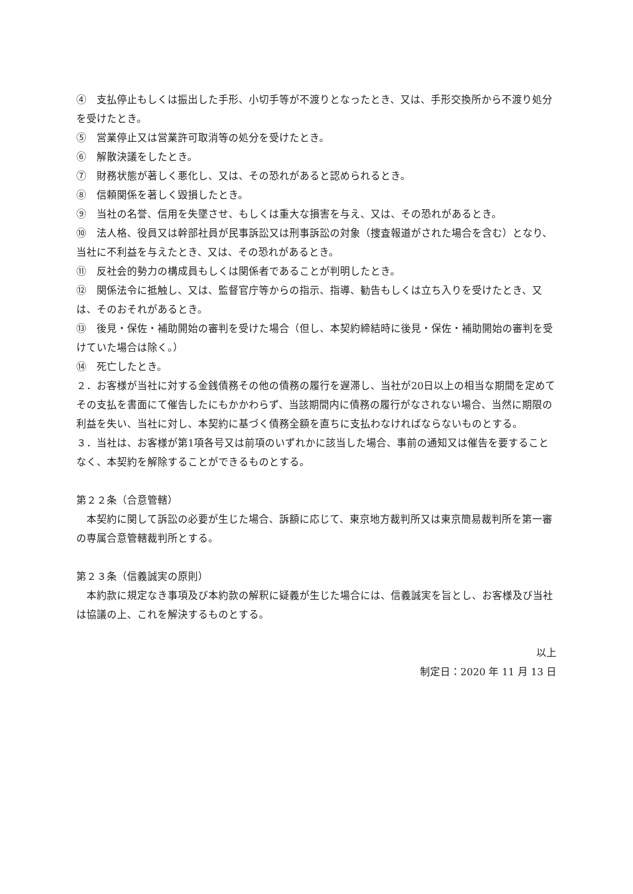④　支払停止もしくは振出した手形、小切手等が不渡りとなったとき、又は、手形交換所から不渡り処分を受けたとき。
⑤　営業停止又は営業許可取消等の処分を受けたとき。
⑥　解散決議をしたとき。
⑦　財務状態が著しく悪化し、又は、その恐れがあると認められるとき。
⑧　信頼関係を著しく毀損したとき。
⑨　当社の名誉、信用を失墜させ、もしくは重大な損害を与え、又は、その恐れがあるとき。
⑩　法人格、役員又は幹部社員が民事訴訟又は刑事訴訟の対象（捜査報道がされた場合を含む）となり、当社に不利益を与えたとき、又は、その恐れがあるとき。
⑪　反社会的勢力の構成員もしくは関係者であることが判明したとき。
⑫　関係法令に抵触し、又は、監督官庁等からの指示、指導、勧告もしくは立ち入りを受けたとき、又は、そのおそれがあるとき。
⑬　後見・保佐・補助開始の審判を受けた場合（但し、本契約締結時に後見・保佐・補助開始の審判を受けていた場合は除く。）
⑭　死亡したとき。
２．お客様が当社に対する金銭債務その他の債務の履行を遅滞し、当社が20日以上の相当な期間を定めてその支払を書面にて催告したにもかかわらず、当該期間内に債務の履行がなされない場合、当然に期限の利益を失い、当社に対し、本契約に基づく債務全額を直ちに支払わなければならないものとする。
３．当社は、お客様が第1項各号又は前項のいずれかに該当した場合、事前の通知又は催告を要することなく、本契約を解除することができるものとする。
第２２条（合意管轄）
　本契約に関して訴訟の必要が生じた場合、訴額に応じて、東京地方裁判所又は東京簡易裁判所を第一審の専属合意管轄裁判所とする。
第２３条（信義誠実の原則）
　本約款に規定なき事項及び本約款の解釈に疑義が生じた場合には、信義誠実を旨とし、お客様及び当社は協議の上、これを解決するものとする。
以上
制定日：2020 年 11 月 13 日